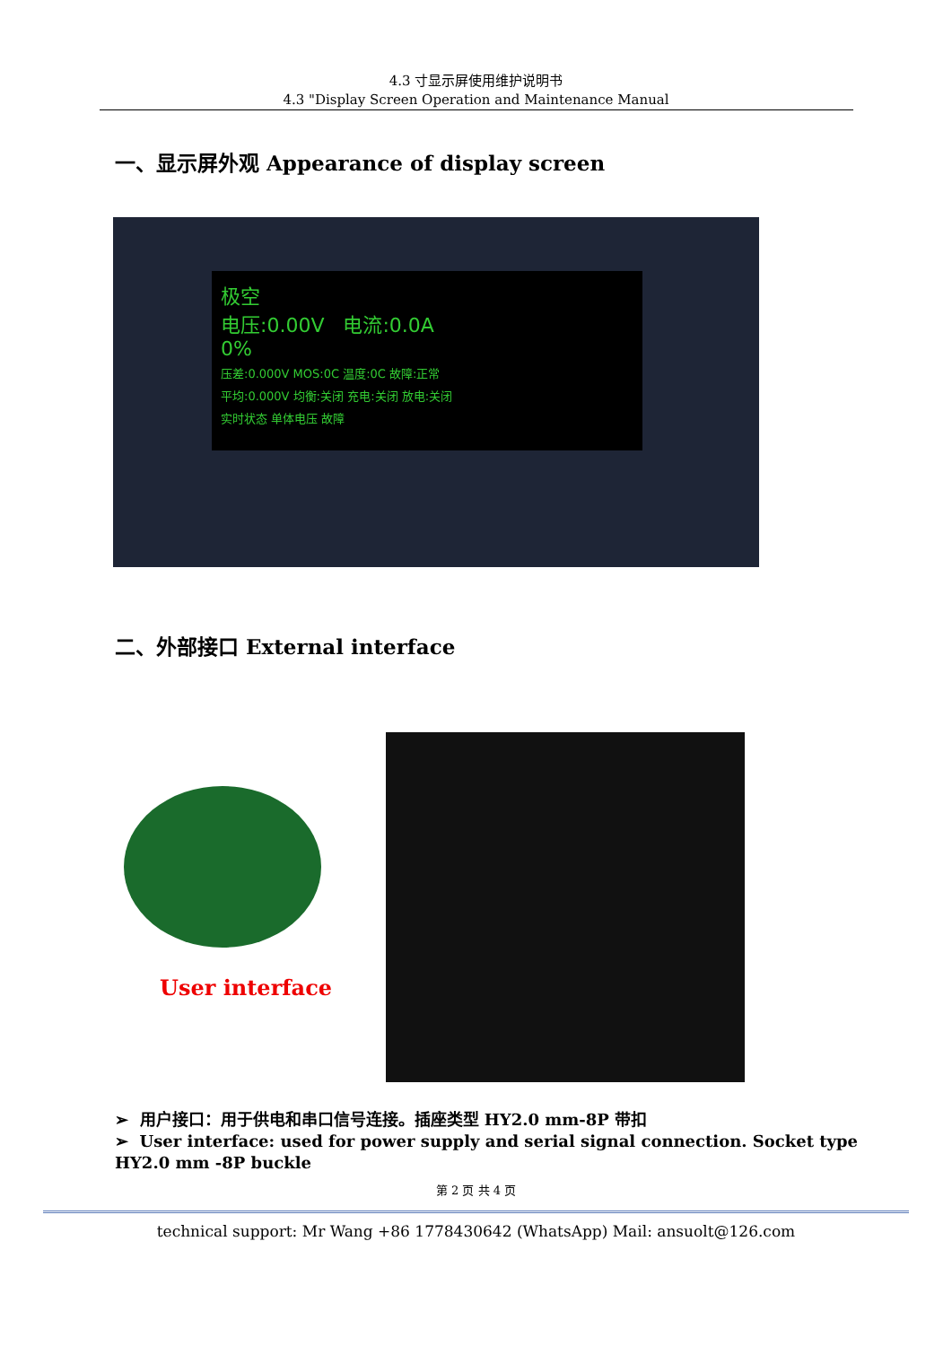4.3 寸显示屏使用维护说明书
4.3 "Display Screen Operation and Maintenance Manual
一、显示屏外观 Appearance of display screen
极空
电压:0.00V 电流:0.0A
0%
压差:0.000V MOS:0C 温度:0C 故障:正常
平均:0.000V 均衡:关闭 充电:关闭 放电:关闭
实时状态 单体电压 故障
二、外部接口 External interface
User interface
➢ 用户接口：用于供电和串口信号连接。插座类型 HY2.0 mm-8P 带扣
➢ User interface: used for power supply and serial signal connection. Socket type HY2.0 mm -8P buckle
第 2 页 共 4 页
technical support: Mr Wang +86 1778430642 (WhatsApp) Mail: ansuolt@126.com